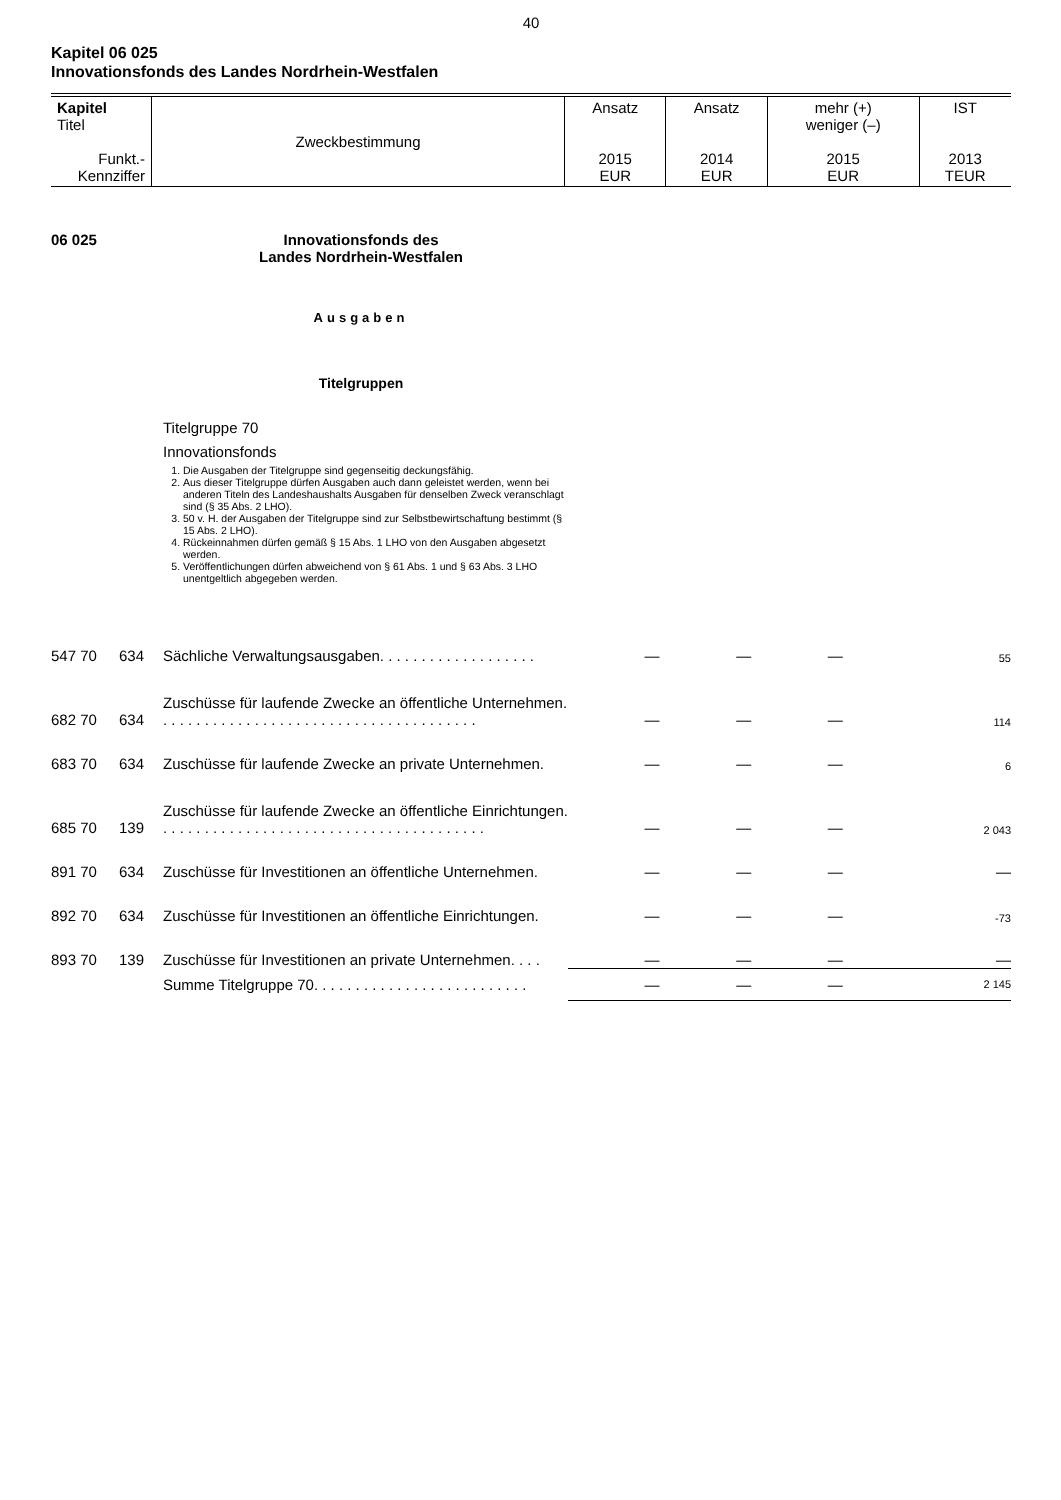40
Kapitel 06 025
Innovationsfonds des Landes Nordrhein-Westfalen
| Kapitel Titel Funkt.- Kennziffer | Zweckbestimmung | Ansatz 2015 EUR | Ansatz 2014 EUR | mehr (+) weniger (–) 2015 EUR | IST 2013 TEUR |
06 025 Innovationsfonds des
Landes Nordrhein-Westfalen
Ausgaben
Titelgruppen
Titelgruppe 70
Innovationsfonds
1. Die Ausgaben der Titelgruppe sind gegenseitig deckungsfähig.
2. Aus dieser Titelgruppe dürfen Ausgaben auch dann geleistet werden, wenn bei anderen Titeln des Landeshaushalts Ausgaben für denselben Zweck veranschlagt sind (§ 35 Abs. 2 LHO).
3. 50 v. H. der Ausgaben der Titelgruppe sind zur Selbstbewirtschaftung bestimmt (§ 15 Abs. 2 LHO).
4. Rückeinnahmen dürfen gemäß § 15 Abs. 1 LHO von den Ausgaben abgesetzt werden.
5. Veröffentlichungen dürfen abweichend von § 61 Abs. 1 und § 63 Abs. 3 LHO unentgeltlich abgegeben werden.
| 547 70 | 634 | Sächliche Verwaltungsausgaben. . . . . . . . . . . . . . . . . . . | — | — | — | 55 |
| 682 70 | 634 | Zuschüsse für laufende Zwecke an öffentliche Unternehmen. . . . . . . . . . . . . . . . . . . . . . . . . . . . . . . . . . . . . . . | — | — | — | 114 |
| 683 70 | 634 | Zuschüsse für laufende Zwecke an private Unternehmen. | — | — | — | 6 |
| 685 70 | 139 | Zuschüsse für laufende Zwecke an öffentliche Einrichtungen. . . . . . . . . . . . . . . . . . . . . . . . . . . . . . . . . . . . . . . . | — | — | — | 2 043 |
| 891 70 | 634 | Zuschüsse für Investitionen an öffentliche Unternehmen. | — | — | — | — |
| 892 70 | 634 | Zuschüsse für Investitionen an öffentliche Einrichtungen. | — | — | — | -73 |
| 893 70 | 139 | Zuschüsse für Investitionen an private Unternehmen. . . . | — | — | — | — |
| | | Summe Titelgruppe 70. . . . . . . . . . . . . . . . . . . . . . . . . . | — | — | — | 2 145 |